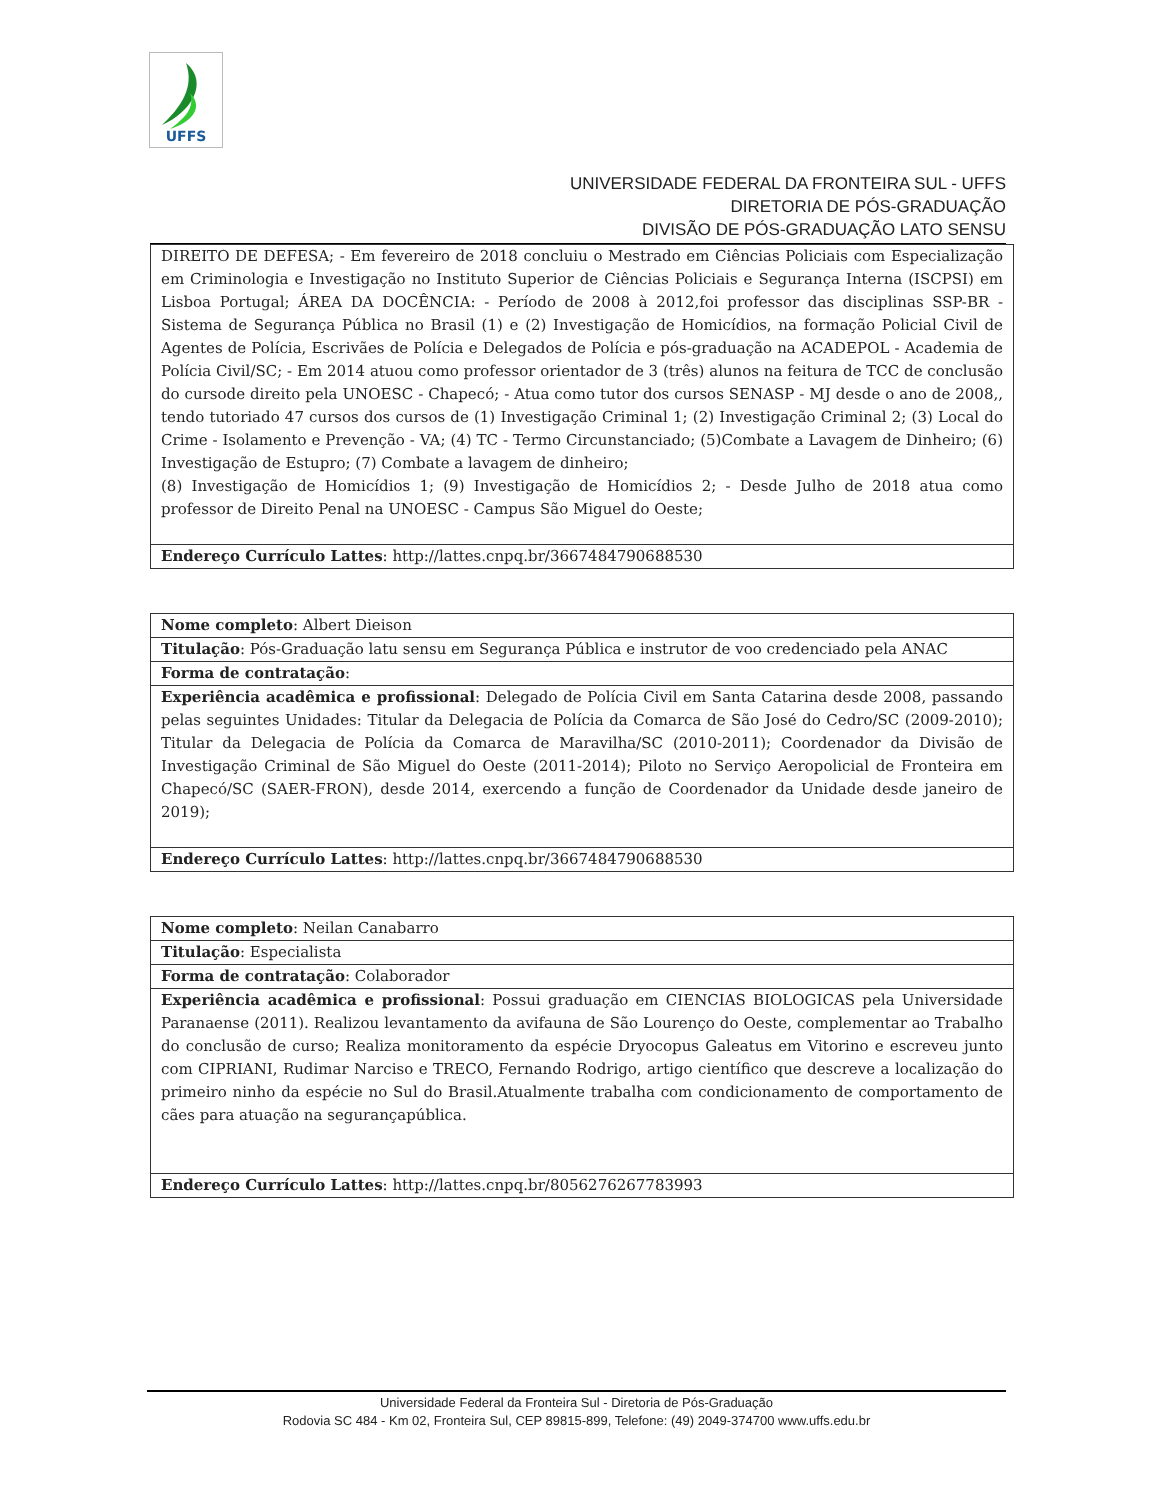UFFS
UNIVERSIDADE FEDERAL DA FRONTEIRA SUL - UFFS
DIRETORIA DE PÓS-GRADUAÇÃO
DIVISÃO DE PÓS-GRADUAÇÃO LATO SENSU
| DIREITO DE DEFESA; - Em fevereiro de 2018 concluiu o Mestrado em Ciências Policiais com Especialização em Criminologia e Investigação no Instituto Superior de Ciências Policiais e Segurança Interna (ISCPSI) em Lisboa Portugal; ÁREA DA DOCÊNCIA: - Período de 2008 à 2012,foi professor das disciplinas SSP-BR - Sistema de Segurança Pública no Brasil (1) e (2) Investigação de Homicídios, na formação Policial Civil de Agentes de Polícia, Escrivães de Polícia e Delegados de Polícia e pós-graduação na ACADEPOL - Academia de Polícia Civil/SC; - Em 2014 atuou como professor orientador de 3 (três) alunos na feitura de TCC de conclusão do cursode direito pela UNOESC - Chapecó; - Atua como tutor dos cursos SENASP - MJ desde o ano de 2008,, tendo tutoriado 47 cursos dos cursos de (1) Investigação Criminal 1; (2) Investigação Criminal 2; (3) Local do Crime - Isolamento e Prevenção - VA; (4) TC - Termo Circunstanciado; (5)Combate a Lavagem de Dinheiro; (6) Investigação de Estupro; (7) Combate a lavagem de dinheiro; (8) Investigação de Homicídios 1; (9) Investigação de Homicídios 2; - Desde Julho de 2018 atua como professor de Direito Penal na UNOESC - Campus São Miguel do Oeste; |
| Endereço Currículo Lattes : http://lattes.cnpq.br/3667484790688530 |
| Nome completo : Albert Dieison |
| Titulação : Pós-Graduação latu sensu em Segurança Pública e instrutor de voo credenciado pela ANAC |
| Forma de contratação : |
| Experiência acadêmica e profissional : Delegado de Polícia Civil em Santa Catarina desde 2008, passando pelas seguintes Unidades: Titular da Delegacia de Polícia da Comarca de São José do Cedro/SC (2009-2010); Titular da Delegacia de Polícia da Comarca de Maravilha/SC (2010-2011); Coordenador da Divisão de Investigação Criminal de São Miguel do Oeste (2011-2014); Piloto no Serviço Aeropolicial de Fronteira em Chapecó/SC (SAER-FRON), desde 2014, exercendo a função de Coordenador da Unidade desde janeiro de 2019); |
| Endereço Currículo Lattes : http://lattes.cnpq.br/3667484790688530 |
| Nome completo : Neilan Canabarro |
| Titulação : Especialista |
| Forma de contratação : Colaborador |
| Experiência acadêmica e profissional : Possui graduação em CIENCIAS BIOLOGICAS pela Universidade Paranaense (2011). Realizou levantamento da avifauna de São Lourenço do Oeste, complementar ao Trabalho do conclusão de curso; Realiza monitoramento da espécie Dryocopus Galeatus em Vitorino e escreveu junto com CIPRIANI, Rudimar Narciso e TRECO, Fernando Rodrigo, artigo científico que descreve a localização do primeiro ninho da espécie no Sul do Brasil.Atualmente trabalha com condicionamento de comportamento de cães para atuação na segurançapública. |
| Endereço Currículo Lattes : http://lattes.cnpq.br/8056276267783993 |
Universidade Federal da Fronteira Sul - Diretoria de Pós-Graduação
Rodovia SC 484 - Km 02, Fronteira Sul, CEP 89815-899, Telefone: (49) 2049-374700 www.uffs.edu.br